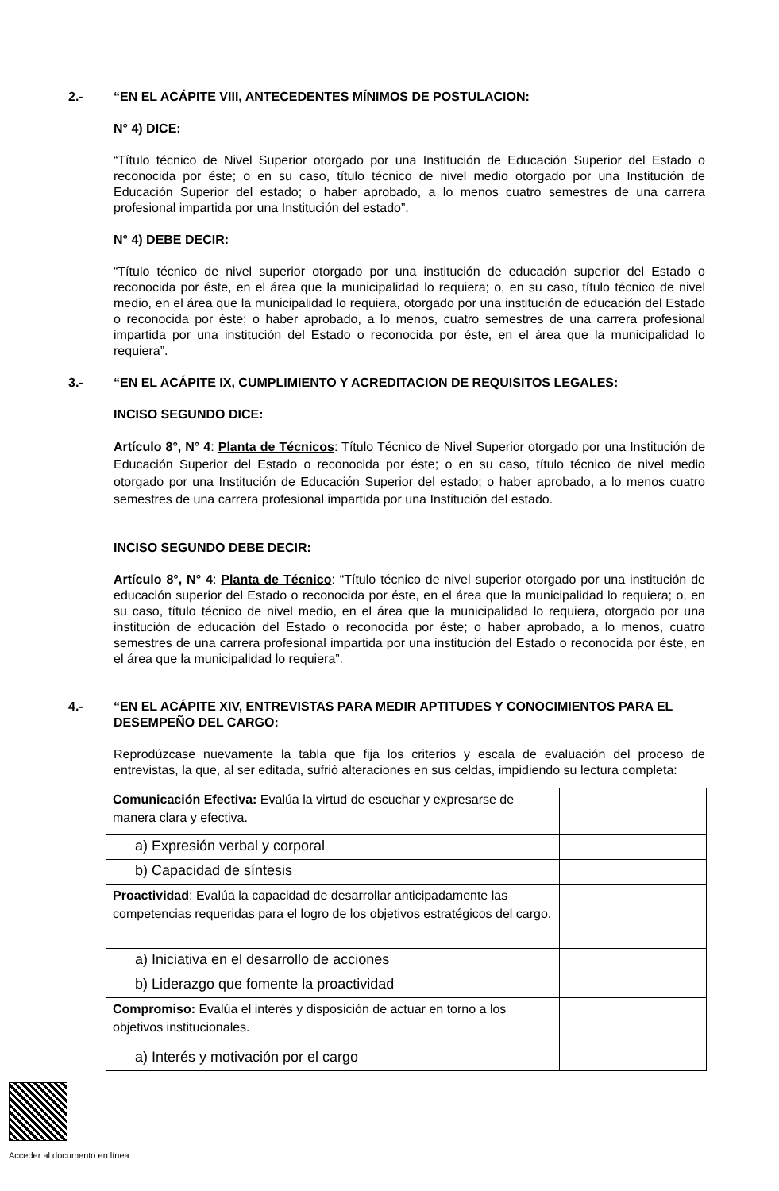2.- “EN EL ACÁPITE VIII, ANTECEDENTES MÍNIMOS DE POSTULACION:
N° 4) DICE:
“Título técnico de Nivel Superior otorgado por una Institución de Educación Superior del Estado o reconocida por éste; o en su caso, título técnico de nivel medio otorgado por una Institución de Educación Superior del estado; o haber aprobado, a lo menos cuatro semestres de una carrera profesional impartida por una Institución del estado”.
N° 4) DEBE DECIR:
“Título técnico de nivel superior otorgado por una institución de educación superior del Estado o reconocida por éste, en el área que la municipalidad lo requiera; o, en su caso, título técnico de nivel medio, en el área que la municipalidad lo requiera, otorgado por una institución de educación del Estado o reconocida por éste; o haber aprobado, a lo menos, cuatro semestres de una carrera profesional impartida por una institución del Estado o reconocida por éste, en el área que la municipalidad lo requiera”.
3.- “EN EL ACÁPITE IX, CUMPLIMIENTO Y ACREDITACION DE REQUISITOS LEGALES:
INCISO SEGUNDO DICE:
Artículo 8°, N° 4: Planta de Técnicos: Título Técnico de Nivel Superior otorgado por una Institución de Educación Superior del Estado o reconocida por éste; o en su caso, título técnico de nivel medio otorgado por una Institución de Educación Superior del estado; o haber aprobado, a lo menos cuatro semestres de una carrera profesional impartida por una Institución del estado.
INCISO SEGUNDO DEBE DECIR:
Artículo 8°, N° 4: Planta de Técnico: “Título técnico de nivel superior otorgado por una institución de educación superior del Estado o reconocida por éste, en el área que la municipalidad lo requiera; o, en su caso, título técnico de nivel medio, en el área que la municipalidad lo requiera, otorgado por una institución de educación del Estado o reconocida por éste; o haber aprobado, a lo menos, cuatro semestres de una carrera profesional impartida por una institución del Estado o reconocida por éste, en el área que la municipalidad lo requiera”.
4.- “EN EL ACÁPITE XIV, ENTREVISTAS PARA MEDIR APTITUDES Y CONOCIMIENTOS PARA EL DESEMPEÑO DEL CARGO:
Reprodúzcase nuevamente la tabla que fija los criterios y escala de evaluación del proceso de entrevistas, la que, al ser editada, sufrió alteraciones en sus celdas, impidiendo su lectura completa:
| Comunicación Efectiva: Evalúa la virtud de escuchar y expresarse de manera clara y efectiva. | |
| a) Expresión verbal y corporal | |
| b) Capacidad de síntesis | |
| Proactividad : Evalúa la capacidad de desarrollar anticipadamente las competencias requeridas para el logro de los objetivos estratégicos del cargo. | |
| a) Iniciativa en el desarrollo de acciones | |
| b) Liderazgo que fomente la proactividad | |
| Compromiso: Evalúa el interés y disposición de actuar en torno a los objetivos institucionales. | |
| a) Interés y motivación por el cargo | |
Acceder al documento en línea